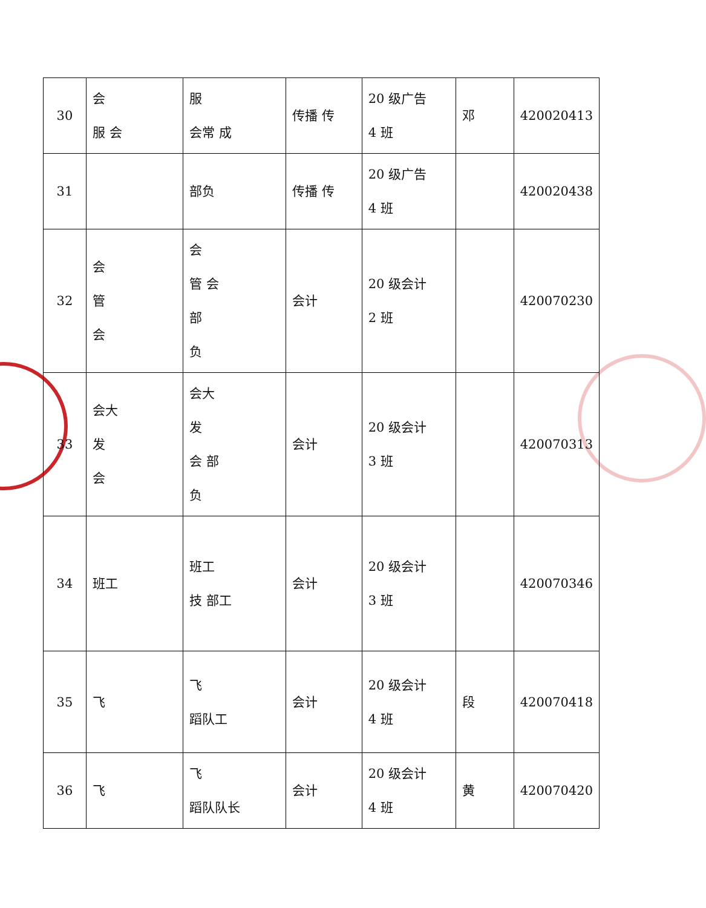| 30 | 会 服 会 | 服 会常 成 | 传播 传 | 20 级广告 4 班 | 邓 | 420020413 |
| 31 | | 部负 | 传播 传 | 20 级广告 4 班 | | 420020438 |
| 32 | 会 管 会 | 会 管 会 部 负 | 会计 | 20 级会计 2 班 | | 420070230 |
| 33 | 会大 发 会 | 会大 发 会 部 负 | 会计 | 20 级会计 3 班 | | 420070313 |
| 34 | 班工 | 班工 技 部工 | 会计 | 20 级会计 3 班 | | 420070346 |
| 35 | 飞 | 飞 蹈队工 | 会计 | 20 级会计 4 班 | 段 | 420070418 |
| 36 | 飞 | 飞 蹈队队长 | 会计 | 20 级会计 4 班 | 黄 | 420070420 |